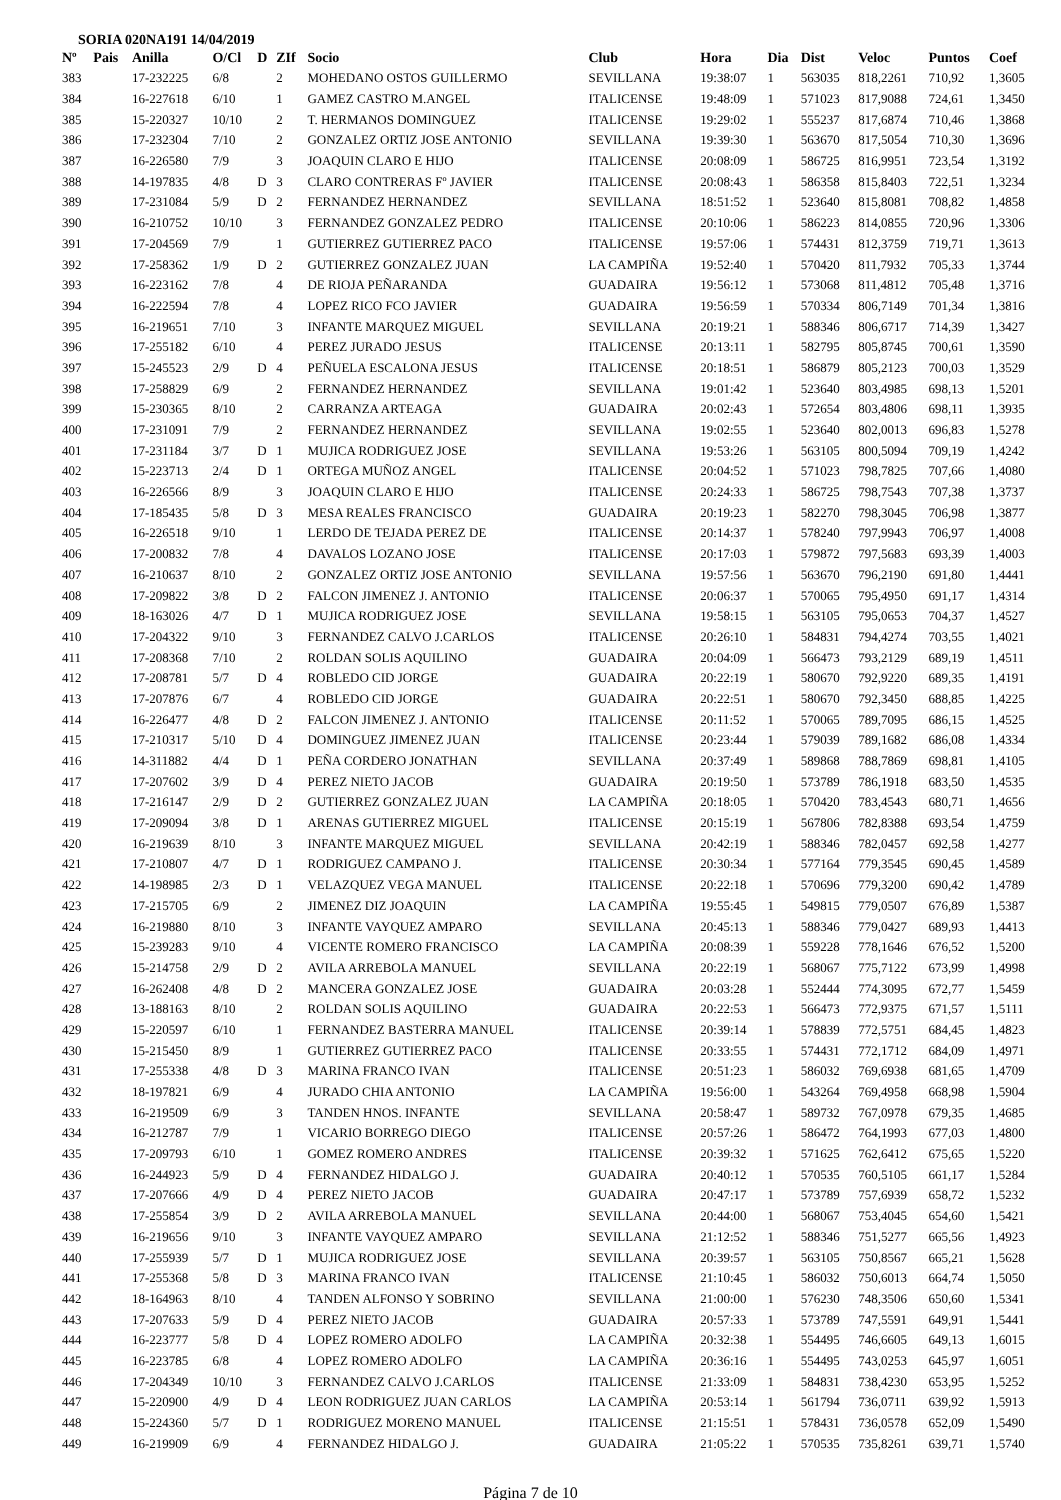SORIA 020NA191 14/04/2019
| Nº | Pais | Anilla | O/Cl | D | ZIf | Socio | Club | Hora | Dia | Dist | Veloc | Puntos | Coef |
| --- | --- | --- | --- | --- | --- | --- | --- | --- | --- | --- | --- | --- | --- |
| 383 | | 17-232225 | 6/8 | | 2 | MOHEDANO OSTOS GUILLERMO | SEVILLANA | 19:38:07 | 1 | 563035 | 818,2261 | 710,92 | 1,3605 |
| 384 | | 16-227618 | 6/10 | | 1 | GAMEZ CASTRO M.ANGEL | ITALICENSE | 19:48:09 | 1 | 571023 | 817,9088 | 724,61 | 1,3450 |
| 385 | | 15-220327 | 10/10 | | 2 | T. HERMANOS DOMINGUEZ | ITALICENSE | 19:29:02 | 1 | 555237 | 817,6874 | 710,46 | 1,3868 |
| 386 | | 17-232304 | 7/10 | | 2 | GONZALEZ ORTIZ JOSE ANTONIO | SEVILLANA | 19:39:30 | 1 | 563670 | 817,5054 | 710,30 | 1,3696 |
| 387 | | 16-226580 | 7/9 | | 3 | JOAQUIN CLARO E HIJO | ITALICENSE | 20:08:09 | 1 | 586725 | 816,9951 | 723,54 | 1,3192 |
| 388 | | 14-197835 | 4/8 | D | 3 | CLARO CONTRERAS Fº JAVIER | ITALICENSE | 20:08:43 | 1 | 586358 | 815,8403 | 722,51 | 1,3234 |
| 389 | | 17-231084 | 5/9 | D | 2 | FERNANDEZ HERNANDEZ | SEVILLANA | 18:51:52 | 1 | 523640 | 815,8081 | 708,82 | 1,4858 |
| 390 | | 16-210752 | 10/10 | | 3 | FERNANDEZ GONZALEZ PEDRO | ITALICENSE | 20:10:06 | 1 | 586223 | 814,0855 | 720,96 | 1,3306 |
| 391 | | 17-204569 | 7/9 | | 1 | GUTIERREZ GUTIERREZ PACO | ITALICENSE | 19:57:06 | 1 | 574431 | 812,3759 | 719,71 | 1,3613 |
| 392 | | 17-258362 | 1/9 | D | 2 | GUTIERREZ GONZALEZ JUAN | LA CAMPIÑA | 19:52:40 | 1 | 570420 | 811,7932 | 705,33 | 1,3744 |
| 393 | | 16-223162 | 7/8 | | 4 | DE RIOJA PEÑARANDA | GUADAIRA | 19:56:12 | 1 | 573068 | 811,4812 | 705,48 | 1,3716 |
| 394 | | 16-222594 | 7/8 | | 4 | LOPEZ RICO FCO JAVIER | GUADAIRA | 19:56:59 | 1 | 570334 | 806,7149 | 701,34 | 1,3816 |
| 395 | | 16-219651 | 7/10 | | 3 | INFANTE MARQUEZ MIGUEL | SEVILLANA | 20:19:21 | 1 | 588346 | 806,6717 | 714,39 | 1,3427 |
| 396 | | 17-255182 | 6/10 | | 4 | PEREZ JURADO JESUS | ITALICENSE | 20:13:11 | 1 | 582795 | 805,8745 | 700,61 | 1,3590 |
| 397 | | 15-245523 | 2/9 | D | 4 | PEÑUELA ESCALONA JESUS | ITALICENSE | 20:18:51 | 1 | 586879 | 805,2123 | 700,03 | 1,3529 |
| 398 | | 17-258829 | 6/9 | | 2 | FERNANDEZ HERNANDEZ | SEVILLANA | 19:01:42 | 1 | 523640 | 803,4985 | 698,13 | 1,5201 |
| 399 | | 15-230365 | 8/10 | | 2 | CARRANZA ARTEAGA | GUADAIRA | 20:02:43 | 1 | 572654 | 803,4806 | 698,11 | 1,3935 |
| 400 | | 17-231091 | 7/9 | | 2 | FERNANDEZ HERNANDEZ | SEVILLANA | 19:02:55 | 1 | 523640 | 802,0013 | 696,83 | 1,5278 |
| 401 | | 17-231184 | 3/7 | D | 1 | MUJICA RODRIGUEZ JOSE | SEVILLANA | 19:53:26 | 1 | 563105 | 800,5094 | 709,19 | 1,4242 |
| 402 | | 15-223713 | 2/4 | D | 1 | ORTEGA MUÑOZ ANGEL | ITALICENSE | 20:04:52 | 1 | 571023 | 798,7825 | 707,66 | 1,4080 |
| 403 | | 16-226566 | 8/9 | | 3 | JOAQUIN CLARO E HIJO | ITALICENSE | 20:24:33 | 1 | 586725 | 798,7543 | 707,38 | 1,3737 |
| 404 | | 17-185435 | 5/8 | D | 3 | MESA REALES FRANCISCO | GUADAIRA | 20:19:23 | 1 | 582270 | 798,3045 | 706,98 | 1,3877 |
| 405 | | 16-226518 | 9/10 | | 1 | LERDO DE TEJADA PEREZ DE | ITALICENSE | 20:14:37 | 1 | 578240 | 797,9943 | 706,97 | 1,4008 |
| 406 | | 17-200832 | 7/8 | | 4 | DAVALOS LOZANO JOSE | ITALICENSE | 20:17:03 | 1 | 579872 | 797,5683 | 693,39 | 1,4003 |
| 407 | | 16-210637 | 8/10 | | 2 | GONZALEZ ORTIZ JOSE ANTONIO | SEVILLANA | 19:57:56 | 1 | 563670 | 796,2190 | 691,80 | 1,4441 |
| 408 | | 17-209822 | 3/8 | D | 2 | FALCON JIMENEZ J. ANTONIO | ITALICENSE | 20:06:37 | 1 | 570065 | 795,4950 | 691,17 | 1,4314 |
| 409 | | 18-163026 | 4/7 | D | 1 | MUJICA RODRIGUEZ JOSE | SEVILLANA | 19:58:15 | 1 | 563105 | 795,0653 | 704,37 | 1,4527 |
| 410 | | 17-204322 | 9/10 | | 3 | FERNANDEZ CALVO J.CARLOS | ITALICENSE | 20:26:10 | 1 | 584831 | 794,4274 | 703,55 | 1,4021 |
| 411 | | 17-208368 | 7/10 | | 2 | ROLDAN SOLIS AQUILINO | GUADAIRA | 20:04:09 | 1 | 566473 | 793,2129 | 689,19 | 1,4511 |
| 412 | | 17-208781 | 5/7 | D | 4 | ROBLEDO CID JORGE | GUADAIRA | 20:22:19 | 1 | 580670 | 792,9220 | 689,35 | 1,4191 |
| 413 | | 17-207876 | 6/7 | | 4 | ROBLEDO CID JORGE | GUADAIRA | 20:22:51 | 1 | 580670 | 792,3450 | 688,85 | 1,4225 |
| 414 | | 16-226477 | 4/8 | D | 2 | FALCON JIMENEZ J. ANTONIO | ITALICENSE | 20:11:52 | 1 | 570065 | 789,7095 | 686,15 | 1,4525 |
| 415 | | 17-210317 | 5/10 | D | 4 | DOMINGUEZ JIMENEZ JUAN | ITALICENSE | 20:23:44 | 1 | 579039 | 789,1682 | 686,08 | 1,4334 |
| 416 | | 14-311882 | 4/4 | D | 1 | PEÑA CORDERO JONATHAN | SEVILLANA | 20:37:49 | 1 | 589868 | 788,7869 | 698,81 | 1,4105 |
| 417 | | 17-207602 | 3/9 | D | 4 | PEREZ NIETO JACOB | GUADAIRA | 20:19:50 | 1 | 573789 | 786,1918 | 683,50 | 1,4535 |
| 418 | | 17-216147 | 2/9 | D | 2 | GUTIERREZ GONZALEZ JUAN | LA CAMPIÑA | 20:18:05 | 1 | 570420 | 783,4543 | 680,71 | 1,4656 |
| 419 | | 17-209094 | 3/8 | D | 1 | ARENAS GUTIERREZ MIGUEL | ITALICENSE | 20:15:19 | 1 | 567806 | 782,8388 | 693,54 | 1,4759 |
| 420 | | 16-219639 | 8/10 | | 3 | INFANTE MARQUEZ MIGUEL | SEVILLANA | 20:42:19 | 1 | 588346 | 782,0457 | 692,58 | 1,4277 |
| 421 | | 17-210807 | 4/7 | D | 1 | RODRIGUEZ CAMPANO J. | ITALICENSE | 20:30:34 | 1 | 577164 | 779,3545 | 690,45 | 1,4589 |
| 422 | | 14-198985 | 2/3 | D | 1 | VELAZQUEZ VEGA MANUEL | ITALICENSE | 20:22:18 | 1 | 570696 | 779,3200 | 690,42 | 1,4789 |
| 423 | | 17-215705 | 6/9 | | 2 | JIMENEZ DIZ JOAQUIN | LA CAMPIÑA | 19:55:45 | 1 | 549815 | 779,0507 | 676,89 | 1,5387 |
| 424 | | 16-219880 | 8/10 | | 3 | INFANTE VAYQUEZ AMPARO | SEVILLANA | 20:45:13 | 1 | 588346 | 779,0427 | 689,93 | 1,4413 |
| 425 | | 15-239283 | 9/10 | | 4 | VICENTE ROMERO FRANCISCO | LA CAMPIÑA | 20:08:39 | 1 | 559228 | 778,1646 | 676,52 | 1,5200 |
| 426 | | 15-214758 | 2/9 | D | 2 | AVILA ARREBOLA MANUEL | SEVILLANA | 20:22:19 | 1 | 568067 | 775,7122 | 673,99 | 1,4998 |
| 427 | | 16-262408 | 4/8 | D | 2 | MANCERA GONZALEZ JOSE | GUADAIRA | 20:03:28 | 1 | 552444 | 774,3095 | 672,77 | 1,5459 |
| 428 | | 13-188163 | 8/10 | | 2 | ROLDAN SOLIS AQUILINO | GUADAIRA | 20:22:53 | 1 | 566473 | 772,9375 | 671,57 | 1,5111 |
| 429 | | 15-220597 | 6/10 | | 1 | FERNANDEZ BASTERRA MANUEL | ITALICENSE | 20:39:14 | 1 | 578839 | 772,5751 | 684,45 | 1,4823 |
| 430 | | 15-215450 | 8/9 | | 1 | GUTIERREZ GUTIERREZ PACO | ITALICENSE | 20:33:55 | 1 | 574431 | 772,1712 | 684,09 | 1,4971 |
| 431 | | 17-255338 | 4/8 | D | 3 | MARINA FRANCO IVAN | ITALICENSE | 20:51:23 | 1 | 586032 | 769,6938 | 681,65 | 1,4709 |
| 432 | | 18-197821 | 6/9 | | 4 | JURADO CHIA ANTONIO | LA CAMPIÑA | 19:56:00 | 1 | 543264 | 769,4958 | 668,98 | 1,5904 |
| 433 | | 16-219509 | 6/9 | | 3 | TANDEN HNOS. INFANTE | SEVILLANA | 20:58:47 | 1 | 589732 | 767,0978 | 679,35 | 1,4685 |
| 434 | | 16-212787 | 7/9 | | 1 | VICARIO BORREGO DIEGO | ITALICENSE | 20:57:26 | 1 | 586472 | 764,1993 | 677,03 | 1,4800 |
| 435 | | 17-209793 | 6/10 | | 1 | GOMEZ ROMERO ANDRES | ITALICENSE | 20:39:32 | 1 | 571625 | 762,6412 | 675,65 | 1,5220 |
| 436 | | 16-244923 | 5/9 | D | 4 | FERNANDEZ HIDALGO J. | GUADAIRA | 20:40:12 | 1 | 570535 | 760,5105 | 661,17 | 1,5284 |
| 437 | | 17-207666 | 4/9 | D | 4 | PEREZ NIETO JACOB | GUADAIRA | 20:47:17 | 1 | 573789 | 757,6939 | 658,72 | 1,5232 |
| 438 | | 17-255854 | 3/9 | D | 2 | AVILA ARREBOLA MANUEL | SEVILLANA | 20:44:00 | 1 | 568067 | 753,4045 | 654,60 | 1,5421 |
| 439 | | 16-219656 | 9/10 | | 3 | INFANTE VAYQUEZ AMPARO | SEVILLANA | 21:12:52 | 1 | 588346 | 751,5277 | 665,56 | 1,4923 |
| 440 | | 17-255939 | 5/7 | D | 1 | MUJICA RODRIGUEZ JOSE | SEVILLANA | 20:39:57 | 1 | 563105 | 750,8567 | 665,21 | 1,5628 |
| 441 | | 17-255368 | 5/8 | D | 3 | MARINA FRANCO IVAN | ITALICENSE | 21:10:45 | 1 | 586032 | 750,6013 | 664,74 | 1,5050 |
| 442 | | 18-164963 | 8/10 | | 4 | TANDEN ALFONSO Y SOBRINO | SEVILLANA | 21:00:00 | 1 | 576230 | 748,3506 | 650,60 | 1,5341 |
| 443 | | 17-207633 | 5/9 | D | 4 | PEREZ NIETO JACOB | GUADAIRA | 20:57:33 | 1 | 573789 | 747,5591 | 649,91 | 1,5441 |
| 444 | | 16-223777 | 5/8 | D | 4 | LOPEZ ROMERO ADOLFO | LA CAMPIÑA | 20:32:38 | 1 | 554495 | 746,6605 | 649,13 | 1,6015 |
| 445 | | 16-223785 | 6/8 | | 4 | LOPEZ ROMERO ADOLFO | LA CAMPIÑA | 20:36:16 | 1 | 554495 | 743,0253 | 645,97 | 1,6051 |
| 446 | | 17-204349 | 10/10 | | 3 | FERNANDEZ CALVO J.CARLOS | ITALICENSE | 21:33:09 | 1 | 584831 | 738,4230 | 653,95 | 1,5252 |
| 447 | | 15-220900 | 4/9 | D | 4 | LEON RODRIGUEZ JUAN CARLOS | LA CAMPIÑA | 20:53:14 | 1 | 561794 | 736,0711 | 639,92 | 1,5913 |
| 448 | | 15-224360 | 5/7 | D | 1 | RODRIGUEZ MORENO MANUEL | ITALICENSE | 21:15:51 | 1 | 578431 | 736,0578 | 652,09 | 1,5490 |
| 449 | | 16-219909 | 6/9 | | 4 | FERNANDEZ HIDALGO J. | GUADAIRA | 21:05:22 | 1 | 570535 | 735,8261 | 639,71 | 1,5740 |
Página 7 de 10